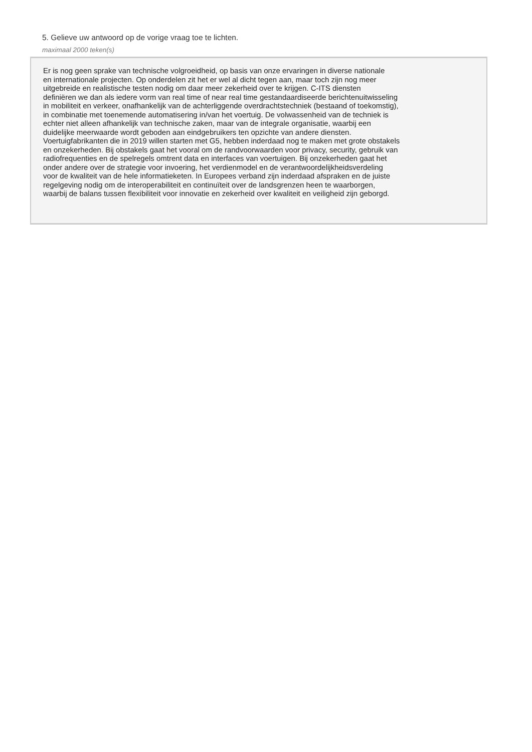5. Gelieve uw antwoord op de vorige vraag toe te lichten.
maximaal 2000 teken(s)
Er is nog geen sprake van technische volgroeidheid, op basis van onze ervaringen in diverse nationale
en internationale projecten. Op onderdelen zit het er wel al dicht tegen aan, maar toch zijn nog meer
uitgebreide en realistische testen nodig om daar meer zekerheid over te krijgen. C-ITS diensten
definiëren we dan als iedere vorm van real time of near real time gestandaardiseerde berichtenuitwisseling
in mobiliteit en verkeer, onafhankelijk van de achterliggende overdrachtstechniek (bestaand of toekomstig),
in combinatie met toenemende automatisering in/van het voertuig. De volwassenheid van de techniek is
echter niet alleen afhankelijk van technische zaken, maar van de integrale organisatie, waarbij een
duidelijke meerwaarde wordt geboden aan eindgebruikers ten opzichte van andere diensten.
Voertuigfabrikanten die in 2019 willen starten met G5, hebben inderdaad nog te maken met grote obstakels
en onzekerheden. Bij obstakels gaat het vooral om de randvoorwaarden voor privacy, security, gebruik van
radiofrequenties en de spelregels omtrent data en interfaces van voertuigen. Bij onzekerheden gaat het
onder andere over de strategie voor invoering, het verdienmodel en de verantwoordelijkheidsverdeling
voor de kwaliteit van de hele informatieketen. In Europees verband zijn inderdaad afspraken en de juiste
regelgeving nodig om de interoperabiliteit en continuïteit over de landsgrenzen heen te waarborgen,
waarbij de balans tussen flexibiliteit voor innovatie en zekerheid over kwaliteit en veiligheid zijn geborgd.